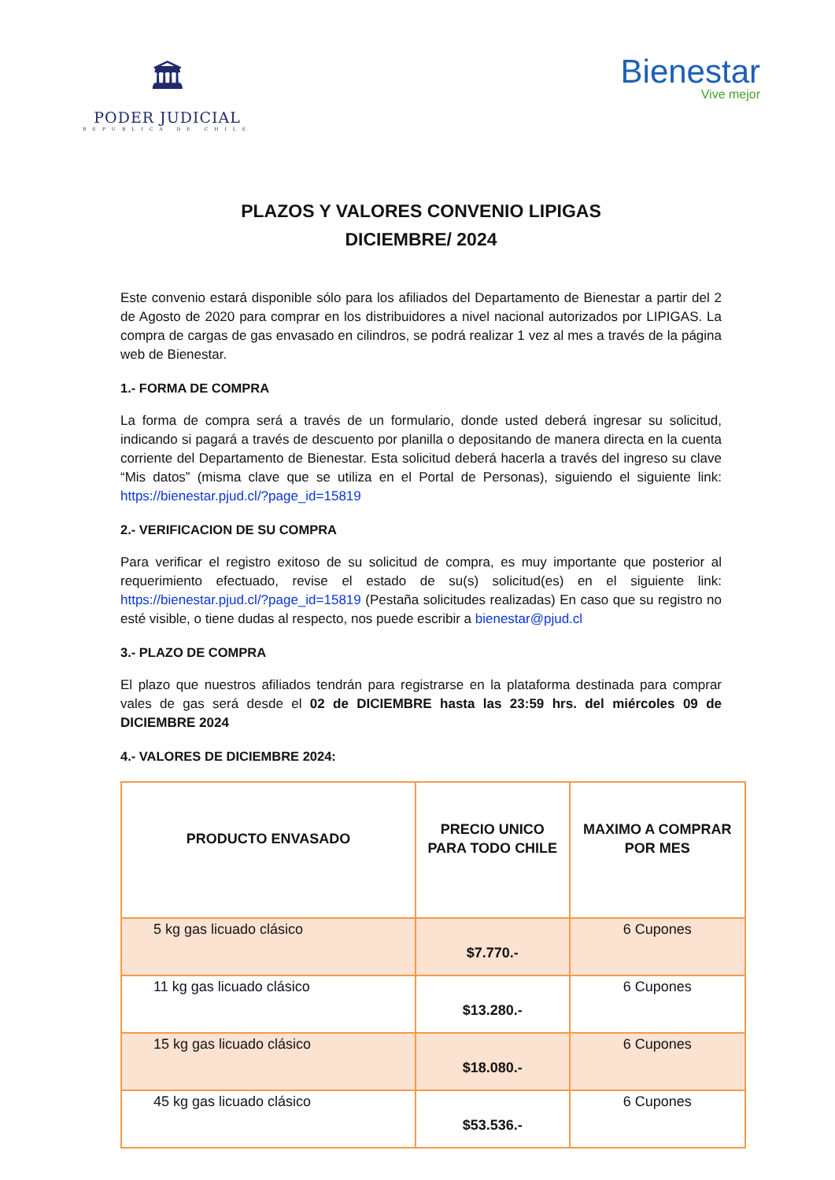🏛
PODER JUDICIAL
REPUBLICA DE CHILE
Bienestar
Vive mejor
PLAZOS Y VALORES CONVENIO LIPIGAS
DICIEMBRE/ 2024
Este convenio estará disponible sólo para los afiliados del Departamento de Bienestar a partir del 2 de Agosto de 2020 para comprar en los distribuidores a nivel nacional autorizados por LIPIGAS. La compra de cargas de gas envasado en cilindros, se podrá realizar 1 vez al mes a través de la página web de Bienestar.
1.- FORMA DE COMPRA
La forma de compra será a través de un formulario, donde usted deberá ingresar su solicitud, indicando si pagará a través de descuento por planilla o depositando de manera directa en la cuenta corriente del Departamento de Bienestar. Esta solicitud deberá hacerla a través del ingreso su clave “Mis datos” (misma clave que se utiliza en el Portal de Personas), siguiendo el siguiente link: https://bienestar.pjud.cl/?page_id=15819
2.- VERIFICACION DE SU COMPRA
Para verificar el registro exitoso de su solicitud de compra, es muy importante que posterior al requerimiento efectuado, revise el estado de su(s) solicitud(es) en el siguiente link: https://bienestar.pjud.cl/?page_id=15819 (Pestaña solicitudes realizadas) En caso que su registro no esté visible, o tiene dudas al respecto, nos puede escribir a bienestar@pjud.cl
3.- PLAZO DE COMPRA
El plazo que nuestros afiliados tendrán para registrarse en la plataforma destinada para comprar vales de gas será desde el 02 de DICIEMBRE hasta las 23:59 hrs. del miércoles 09 de DICIEMBRE 2024
4.- VALORES DE DICIEMBRE 2024:
| PRODUCTO ENVASADO | PRECIO UNICO PARA TODO CHILE | MAXIMO A COMPRAR POR MES |
| --- | --- | --- |
| 5 kg gas licuado clásico | $7.770.- | 6 Cupones |
| 11 kg gas licuado clásico | $13.280.- | 6 Cupones |
| 15 kg gas licuado clásico | $18.080.- | 6 Cupones |
| 45 kg gas licuado clásico | $53.536.- | 6 Cupones |